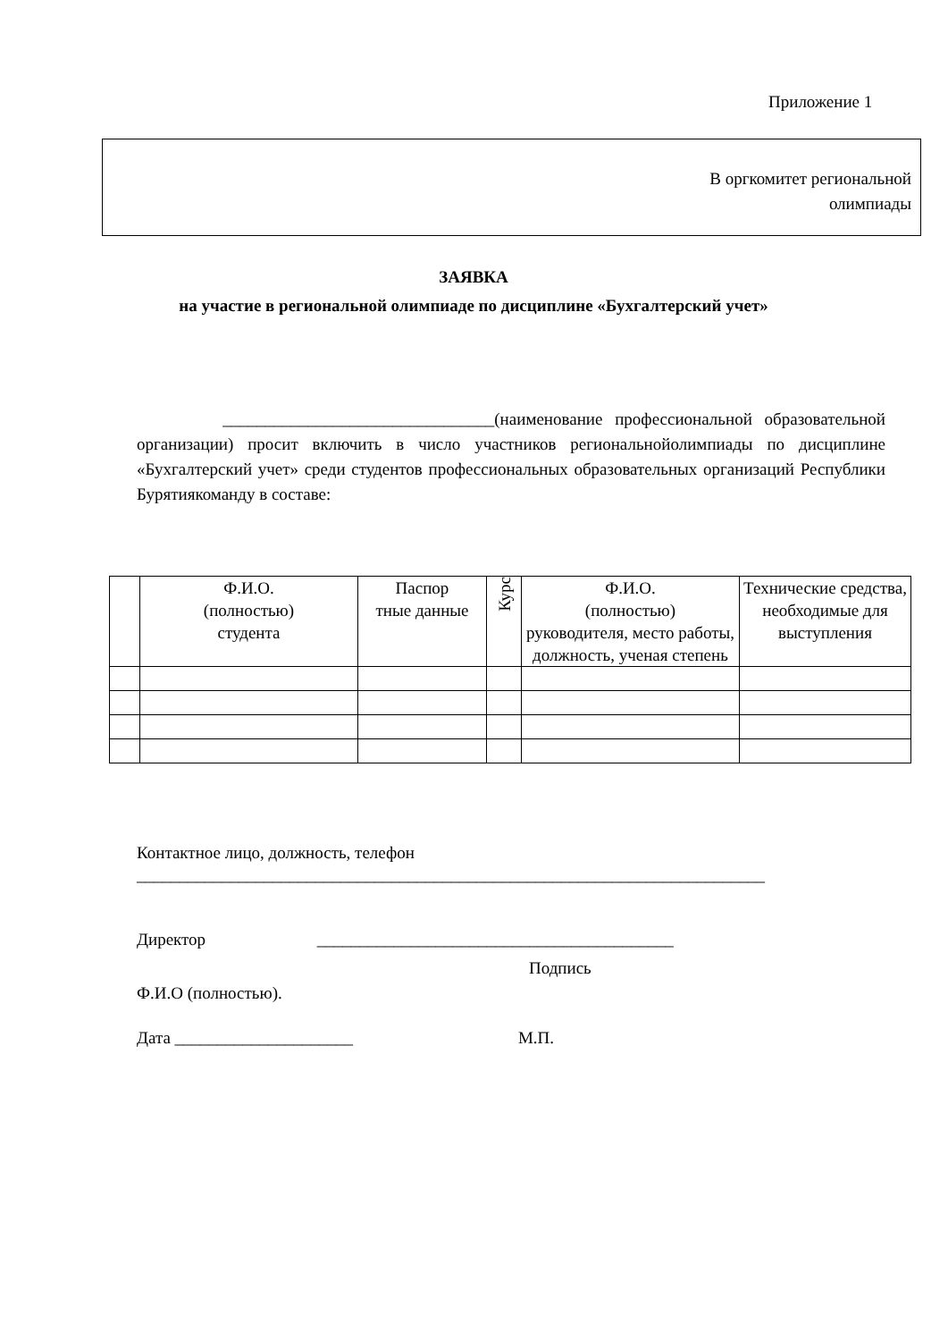Приложение 1
В оргкомитет региональной
олимпиады
ЗАЯВКА
на участие в региональной олимпиаде по дисциплине «Бухгалтерский учет»
________________________________(наименование профессиональной образовательной организации) просит включить в число участников региональнойолимпиады по дисциплине «Бухгалтерский учет» среди студентов профессиональных образовательных организаций Республики Бурятиякоманду в составе:
| | Ф.И.О. (полностью) студента | Паспор тные данные | Курс | Ф.И.О. (полностью) руководителя, место работы, должность, ученая степень | Технические средства, необходимые для выступления |
| --- | --- | --- | --- | --- | --- |
Контактное лицо, должность, телефон
__________________________________________________________________________
Директор __________________________________________
Подпись
Ф.И.О (полностью).
Дата _____________________ М.П.